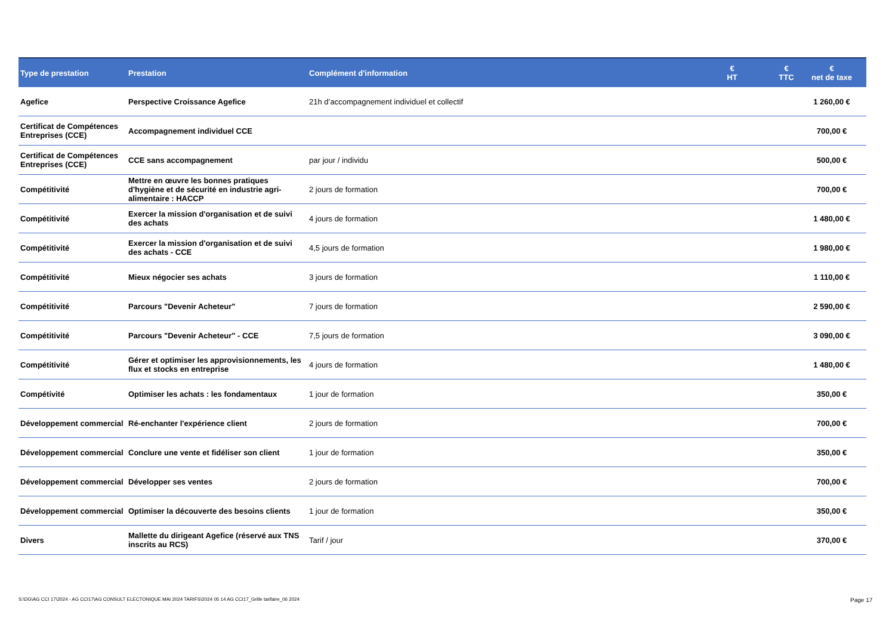| Type de prestation | Prestation | Complément d'information | € HT | € TTC | € net de taxe |
| --- | --- | --- | --- | --- | --- |
| Agefice | Perspective Croissance Agefice | 21h d’accompagnement individuel et collectif | | | 1 260,00 € |
| Certificat de Compétences Entreprises (CCE) | Accompagnement individuel CCE | | | | 700,00 € |
| Certificat de Compétences Entreprises (CCE) | CCE sans accompagnement | par jour / individu | | | 500,00 € |
| Compétitivité | Mettre en œuvre les bonnes pratiques d'hygiène et de sécurité en industrie agri-alimentaire : HACCP | 2 jours de formation | | | 700,00 € |
| Compétitivité | Exercer la mission d'organisation et de suivi des achats | 4 jours de formation | | | 1 480,00 € |
| Compétitivité | Exercer la mission d'organisation et de suivi des achats - CCE | 4,5 jours de formation | | | 1 980,00 € |
| Compétitivité | Mieux négocier ses achats | 3 jours de formation | | | 1 110,00 € |
| Compétitivité | Parcours "Devenir Acheteur" | 7 jours de formation | | | 2 590,00 € |
| Compétitivité | Parcours "Devenir Acheteur" - CCE | 7,5 jours de formation | | | 3 090,00 € |
| Compétitivité | Gérer et optimiser les approvisionnements, les flux et stocks en entreprise | 4 jours de formation | | | 1 480,00 € |
| Compétivité | Optimiser les achats : les fondamentaux | 1 jour de formation | | | 350,00 € |
| Développement commercial | Ré-enchanter l'expérience client | 2 jours de formation | | | 700,00 € |
| Développement commercial | Conclure une vente et fidéliser son client | 1 jour de formation | | | 350,00 € |
| Développement commercial | Développer ses ventes | 2 jours de formation | | | 700,00 € |
| Développement commercial | Optimiser la découverte des besoins clients | 1 jour de formation | | | 350,00 € |
| Divers | Mallette du dirigeant Agefice (réservé aux TNS inscrits au RCS) | Tarif / jour | | | 370,00 € |
S:\DG\AG CCI 17\2024 - AG CCI17\AG CONSULT ELECTONIQUE MAI 2024 TARIFS\2024 05 14 AG CCI17_Grille tarifaire_06 2024
Page 17